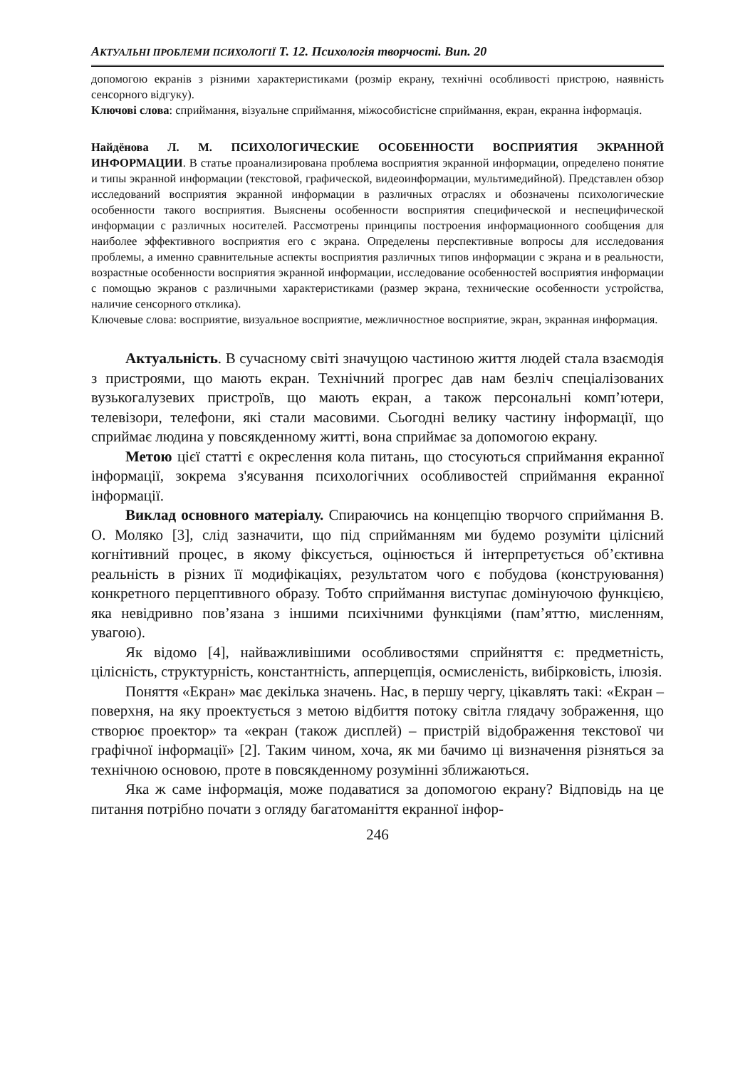АКТУАЛЬНІ ПРОБЛЕМИ ПСИХОЛОГІЇ Т. 12. Психологія творчості. Вип. 20
допомогою екранів з різними характеристиками (розмір екрану, технічні особливості пристрою, наявність сенсорного відгуку).
Ключові слова: сприймання, візуальне сприймання, міжособистісне сприймання, екран, екранна інформація.
Найдёнова Л. М. ПСИХОЛОГИЧЕСКИЕ ОСОБЕННОСТИ ВОСПРИЯТИЯ ЭКРАННОЙ ИНФОРМАЦИИ. В статье проанализирована проблема восприятия экранной информации, определено понятие и типы экранной информации (текстовой, графической, видеоинформации, мультимедийной). Представлен обзор исследований восприятия экранной информации в различных отраслях и обозначены психологические особенности такого восприятия. Выяснены особенности восприятия специфической и неспецифической информации с различных носителей. Рассмотрены принципы построения информационного сообщения для наиболее эффективного восприятия его с экрана. Определены перспективные вопросы для исследования проблемы, а именно сравнительные аспекты восприятия различных типов информации с экрана и в реальности, возрастные особенности восприятия экранной информации, исследование особенностей восприятия информации с помощью экранов с различными характеристиками (размер экрана, технические особенности устройства, наличие сенсорного отклика).
Ключевые слова: восприятие, визуальное восприятие, межличностное восприятие, экран, экранная информация.
Актуальність. В сучасному світі значущою частиною життя людей стала взаємодія з пристроями, що мають екран. Технічний прогрес дав нам безліч спеціалізованих вузькогалузевих пристроїв, що мають екран, а також персональні комп’ютери, телевізори, телефони, які стали масовими. Сьогодні велику частину інформації, що сприймає людина у повсякденному житті, вона сприймає за допомогою екрану.
Метою цієї статті є окреслення кола питань, що стосуються сприймання екранної інформації, зокрема з'ясування психологічних особливостей сприймання екранної інформації.
Виклад основного матеріалу. Спираючись на концепцію творчого сприймання В. О. Моляко [3], слід зазначити, що під сприйманням ми будемо розуміти цілісний когнітивний процес, в якому фіксується, оцінюється й інтерпретується об’єктивна реальність в різних її модифікаціях, результатом чого є побудова (конструювання) конкретного перцептивного образу. Тобто сприймання виступає домінуючою функцією, яка невідривно пов’язана з іншими психічними функціями (пам’яттю, мисленням, увагою).
Як відомо [4], найважливішими особливостями сприйняття є: предметність, цілісність, структурність, константність, апперцепція, осмисленість, вибірковість, ілюзія.
Поняття «Екран» має декілька значень. Нас, в першу чергу, цікавлять такі: «Екран – поверхня, на яку проектується з метою відбиття потоку світла глядачу зображення, що створює проектор» та «екран (також дисплей) – пристрій відображення текстової чи графічної інформації» [2]. Таким чином, хоча, як ми бачимо ці визначення різняться за технічною основою, проте в повсякденному розумінні зближаються.
Яка ж саме інформація, може подаватися за допомогою екрану? Відповідь на це питання потрібно почати з огляду багатоманіття екранної інфор-
246